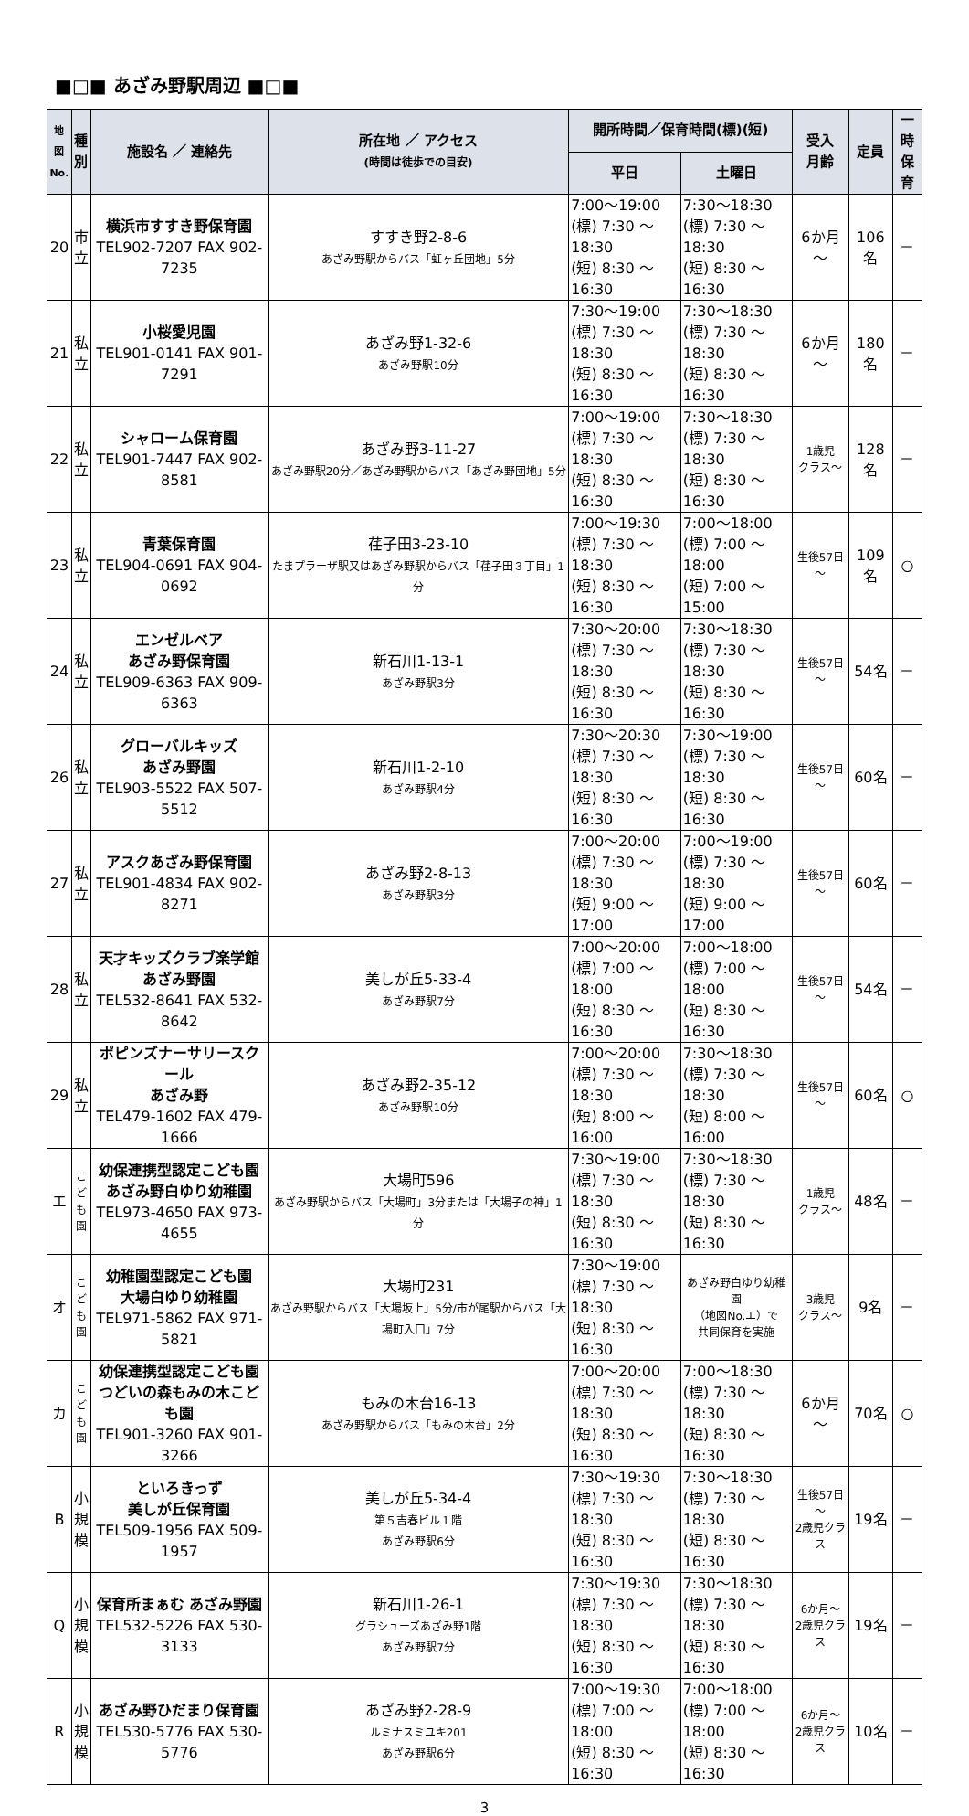■□■ あざみ野駅周辺 ■□■
| 地図 No. | 種 別 | 施設名 ／ 連絡先 | 所在地 ／ アクセス (時間は徒歩での目安) | 開所時間／保育時間(標)(短) | | 受入 月齢 | 定員 | 一時 保育 |
| --- | --- | --- | --- | --- | --- | --- | --- | --- |
| | | | | 平日 | 土曜日 | | | |
| 20 | 市 立 | 横浜市すすき野保育園 TEL902-7207 FAX 902-7235 | すすき野2-8-6 あざみ野駅からバス「虹ヶ丘団地」5分 | 7:00～19:00 (標) 7:30 ～18:30 (短) 8:30 ～16:30 | 7:30～18:30 (標) 7:30 ～18:30 (短) 8:30 ～16:30 | 6か月～ | 106名 | － |
| 21 | 私 立 | 小桜愛児園 TEL901-0141 FAX 901-7291 | あざみ野1-32-6 あざみ野駅10分 | 7:30～19:00 (標) 7:30 ～18:30 (短) 8:30 ～16:30 | 7:30～18:30 (標) 7:30 ～18:30 (短) 8:30 ～16:30 | 6か月～ | 180名 | － |
| 22 | 私 立 | シャローム保育園 TEL901-7447 FAX 902-8581 | あざみ野3-11-27 あざみ野駅20分／あざみ野駅からバス「あざみ野団地」5分 | 7:00～19:00 (標) 7:30 ～18:30 (短) 8:30 ～16:30 | 7:30～18:30 (標) 7:30 ～18:30 (短) 8:30 ～16:30 | 1歳児 クラス～ | 128名 | － |
| 23 | 私 立 | 青葉保育園 TEL904-0691 FAX 904-0692 | 荏子田3-23-10 たまプラーザ駅又はあざみ野駅からバス「荏子田３丁目」1分 | 7:00～19:30 (標) 7:30 ～18:30 (短) 8:30 ～16:30 | 7:00～18:00 (標) 7:00 ～18:00 (短) 7:00 ～15:00 | 生後57日～ | 109名 | ○ |
| 24 | 私 立 | エンゼルベア あざみ野保育園 TEL909-6363 FAX 909-6363 | 新石川1-13-1 あざみ野駅3分 | 7:30～20:00 (標) 7:30 ～18:30 (短) 8:30 ～16:30 | 7:30～18:30 (標) 7:30 ～18:30 (短) 8:30 ～16:30 | 生後57日～ | 54名 | － |
| 26 | 私 立 | グローバルキッズ あざみ野園 TEL903-5522 FAX 507-5512 | 新石川1-2-10 あざみ野駅4分 | 7:30～20:30 (標) 7:30 ～18:30 (短) 8:30 ～16:30 | 7:30～19:00 (標) 7:30 ～18:30 (短) 8:30 ～16:30 | 生後57日～ | 60名 | － |
| 27 | 私 立 | アスクあざみ野保育園 TEL901-4834 FAX 902-8271 | あざみ野2-8-13 あざみ野駅3分 | 7:00～20:00 (標) 7:30 ～18:30 (短) 9:00 ～17:00 | 7:00～19:00 (標) 7:30 ～18:30 (短) 9:00 ～17:00 | 生後57日～ | 60名 | － |
| 28 | 私 立 | 天才キッズクラブ楽学館 あざみ野園 TEL532-8641 FAX 532-8642 | 美しが丘5-33-4 あざみ野駅7分 | 7:00～20:00 (標) 7:00 ～18:00 (短) 8:30 ～16:30 | 7:00～18:00 (標) 7:00 ～18:00 (短) 8:30 ～16:30 | 生後57日～ | 54名 | － |
| 29 | 私 立 | ポピンズナーサリースクール あざみ野 TEL479-1602 FAX 479-1666 | あざみ野2-35-12 あざみ野駅10分 | 7:00～20:00 (標) 7:30 ～18:30 (短) 8:00 ～16:00 | 7:30～18:30 (標) 7:30 ～18:30 (短) 8:00 ～16:00 | 生後57日～ | 60名 | ○ |
| エ | こ ど も 園 | 幼保連携型認定こども園 あざみ野白ゆり幼稚園 TEL973-4650 FAX 973-4655 | 大場町596 あざみ野駅からバス「大場町」3分または「大場子の神」1分 | 7:30～19:00 (標) 7:30 ～18:30 (短) 8:30 ～16:30 | 7:30～18:30 (標) 7:30 ～18:30 (短) 8:30 ～16:30 | 1歳児 クラス～ | 48名 | － |
| オ | こ ど も 園 | 幼稚園型認定こども園 大場白ゆり幼稚園 TEL971-5862 FAX 971-5821 | 大場町231 あざみ野駅からバス「大場坂上」5分/市が尾駅からバス「大場町入口」7分 | 7:30～19:00 (標) 7:30 ～18:30 (短) 8:30 ～16:30 | あざみ野白ゆり幼稚園 （地図No.エ）で 共同保育を実施 | 3歳児 クラス～ | 9名 | － |
| カ | こ ど も 園 | 幼保連携型認定こども園 つどいの森もみの木こども園 TEL901-3260 FAX 901-3266 | もみの木台16-13 あざみ野駅からバス「もみの木台」2分 | 7:00～20:00 (標) 7:30 ～18:30 (短) 8:30 ～16:30 | 7:00～18:30 (標) 7:30 ～18:30 (短) 8:30 ～16:30 | 6か月～ | 70名 | ○ |
| B | 小 規 模 | といろきっず 美しが丘保育園 TEL509-1956 FAX 509-1957 | 美しが丘5-34-4 第５吉春ビル１階 あざみ野駅6分 | 7:30～19:30 (標) 7:30 ～18:30 (短) 8:30 ～16:30 | 7:30～18:30 (標) 7:30 ～18:30 (短) 8:30 ～16:30 | 生後57日～ 2歳児クラス | 19名 | － |
| Q | 小 規 模 | 保育所まぁむ あざみ野園 TEL532-5226 FAX 530-3133 | 新石川1-26-1 グラシューズあざみ野1階 あざみ野駅7分 | 7:30～19:30 (標) 7:30 ～18:30 (短) 8:30 ～16:30 | 7:30～18:30 (標) 7:30 ～18:30 (短) 8:30 ～16:30 | 6か月～ 2歳児クラス | 19名 | － |
| R | 小 規 模 | あざみ野ひだまり保育園 TEL530-5776 FAX 530-5776 | あざみ野2-28-9 ルミナスミユキ201 あざみ野駅6分 | 7:00～19:30 (標) 7:00 ～18:00 (短) 8:30 ～16:30 | 7:00～18:00 (標) 7:00 ～18:00 (短) 8:30 ～16:30 | 6か月～ 2歳児クラス | 10名 | － |
3